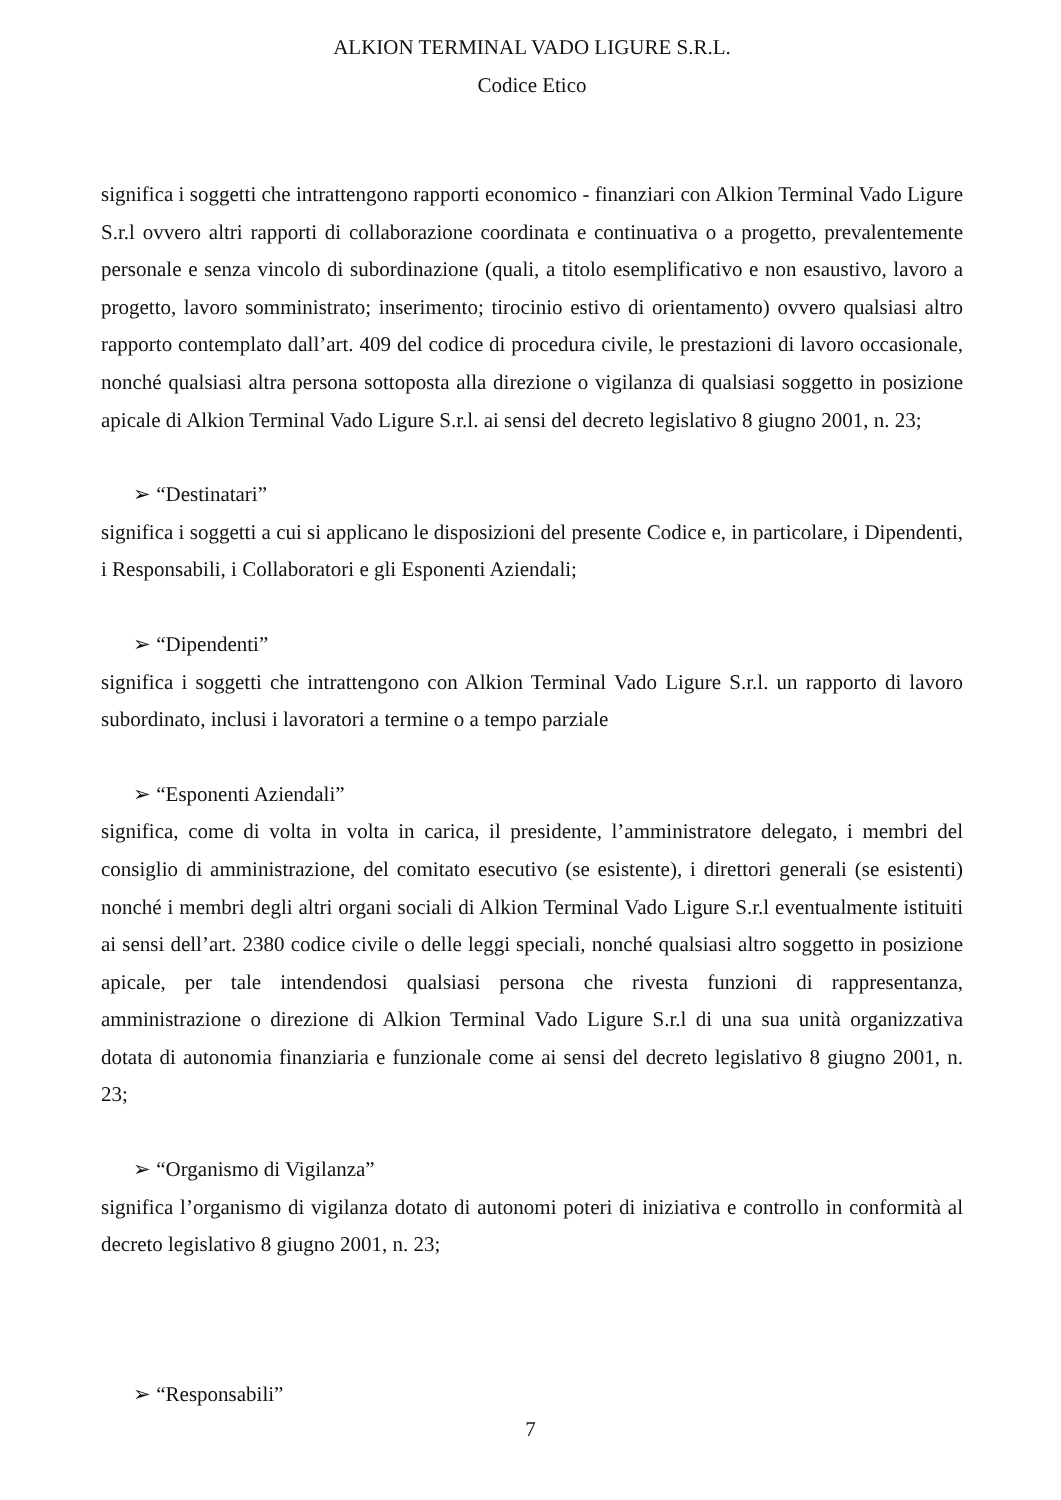ALKION TERMINAL VADO LIGURE S.R.L.
Codice Etico
significa i soggetti che intrattengono rapporti economico - finanziari con Alkion Terminal Vado Ligure S.r.l ovvero altri rapporti di collaborazione coordinata e continuativa o a progetto, prevalentemente personale e senza vincolo di subordinazione (quali, a titolo esemplificativo e non esaustivo, lavoro a progetto, lavoro somministrato; inserimento; tirocinio estivo di orientamento) ovvero qualsiasi altro rapporto contemplato dall’art. 409 del codice di procedura civile, le prestazioni di lavoro occasionale, nonché qualsiasi altra persona sottoposta alla direzione o vigilanza di qualsiasi soggetto in posizione apicale di Alkion Terminal Vado Ligure S.r.l. ai sensi del decreto legislativo 8 giugno 2001, n. 23;
➢ “Destinatari”
significa i soggetti a cui si applicano le disposizioni del presente Codice e, in particolare, i Dipendenti, i Responsabili, i Collaboratori e gli Esponenti Aziendali;
➢ “Dipendenti”
significa i soggetti che intrattengono con Alkion Terminal Vado Ligure S.r.l. un rapporto di lavoro subordinato, inclusi i lavoratori a termine o a tempo parziale
➢ “Esponenti Aziendali”
significa, come di volta in volta in carica, il presidente, l’amministratore delegato, i membri del consiglio di amministrazione, del comitato esecutivo (se esistente), i direttori generali (se esistenti) nonché i membri degli altri organi sociali di Alkion Terminal Vado Ligure S.r.l eventualmente istituiti ai sensi dell’art. 2380 codice civile o delle leggi speciali, nonché qualsiasi altro soggetto in posizione apicale, per tale intendendosi qualsiasi persona che rivesta funzioni di rappresentanza, amministrazione o direzione di Alkion Terminal Vado Ligure S.r.l di una sua unità organizzativa dotata di autonomia finanziaria e funzionale come ai sensi del decreto legislativo 8 giugno 2001, n. 23;
➢ “Organismo di Vigilanza”
significa l’organismo di vigilanza dotato di autonomi poteri di iniziativa e controllo in conformità al decreto legislativo 8 giugno 2001, n. 23;
➢ “Responsabili”
7